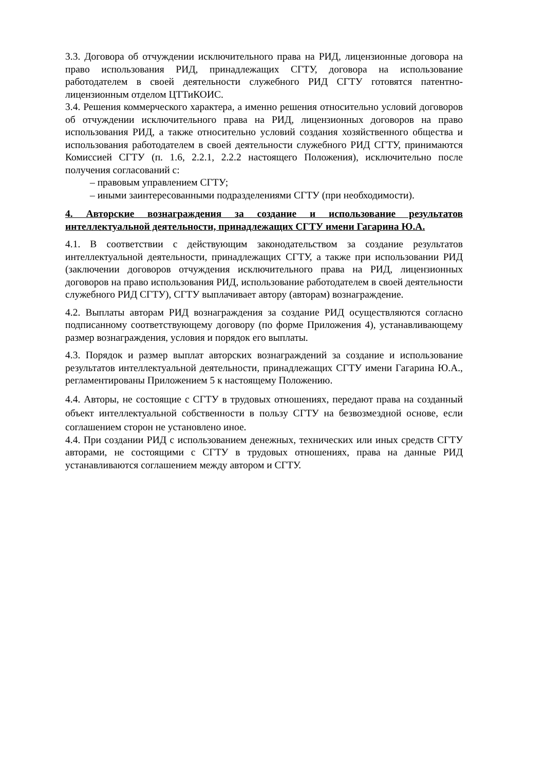3.3. Договора об отчуждении исключительного права на РИД, лицензионные договора на право использования РИД, принадлежащих СГТУ, договора на использование работодателем в своей деятельности служебного РИД СГТУ готовятся патентно-лицензионным отделом ЦТТиКОИС.
3.4. Решения коммерческого характера, а именно решения относительно условий договоров об отчуждении исключительного права на РИД, лицензионных договоров на право использования РИД, а также относительно условий создания хозяйственного общества и использования работодателем в своей деятельности служебного РИД СГТУ, принимаются Комиссией СГТУ (п. 1.6, 2.2.1, 2.2.2 настоящего Положения), исключительно после получения согласований с:
– правовым управлением СГТУ;
– иными заинтересованными подразделениями СГТУ (при необходимости).
4. Авторские вознаграждения за создание и использование результатов интеллектуальной деятельности, принадлежащих СГТУ имени Гагарина Ю.А.
4.1. В соответствии с действующим законодательством за создание результатов интеллектуальной деятельности, принадлежащих СГТУ, а также при использовании РИД (заключении договоров отчуждения исключительного права на РИД, лицензионных договоров на право использования РИД, использование работодателем в своей деятельности служебного РИД СГТУ), СГТУ выплачивает автору (авторам) вознаграждение.
4.2. Выплаты авторам РИД вознаграждения за создание РИД осуществляются согласно подписанному соответствующему договору (по форме Приложения 4), устанавливающему размер вознаграждения, условия и порядок его выплаты.
4.3. Порядок и размер выплат авторских вознаграждений за создание и использование результатов интеллектуальной деятельности, принадлежащих СГТУ имени Гагарина Ю.А., регламентированы Приложением 5 к настоящему Положению.
4.4. Авторы, не состоящие с СГТУ в трудовых отношениях, передают права на созданный объект интеллектуальной собственности в пользу СГТУ на безвозмездной основе, если соглашением сторон не установлено иное.
4.4. При создании РИД с использованием денежных, технических или иных средств СГТУ авторами, не состоящими с СГТУ в трудовых отношениях, права на данные РИД устанавливаются соглашением между автором и СГТУ.